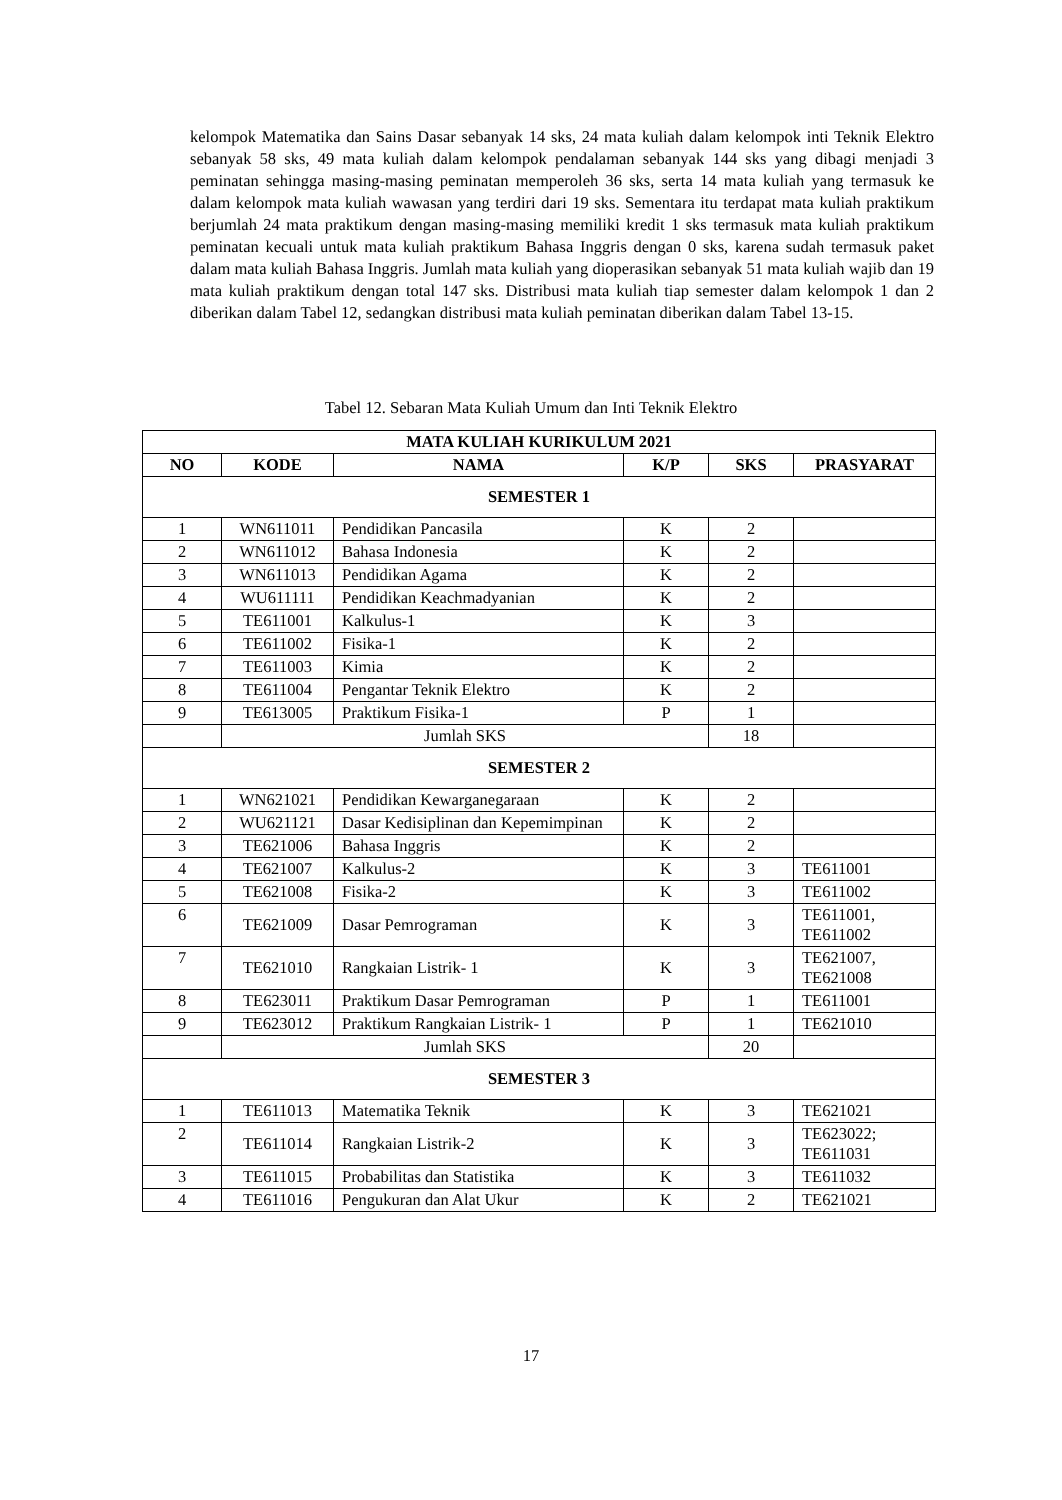kelompok Matematika dan Sains Dasar sebanyak 14 sks, 24 mata kuliah dalam kelompok inti Teknik Elektro sebanyak 58 sks, 49 mata kuliah dalam kelompok pendalaman sebanyak 144 sks yang dibagi menjadi 3 peminatan sehingga masing-masing peminatan memperoleh 36 sks, serta 14 mata kuliah yang termasuk ke dalam kelompok mata kuliah wawasan yang terdiri dari 19 sks. Sementara itu terdapat mata kuliah praktikum berjumlah 24 mata praktikum dengan masing-masing memiliki kredit 1 sks termasuk mata kuliah praktikum peminatan kecuali untuk mata kuliah praktikum Bahasa Inggris dengan 0 sks, karena sudah termasuk paket dalam mata kuliah Bahasa Inggris. Jumlah mata kuliah yang dioperasikan sebanyak 51 mata kuliah wajib dan 19 mata kuliah praktikum dengan total 147 sks. Distribusi mata kuliah tiap semester dalam kelompok 1 dan 2 diberikan dalam Tabel 12, sedangkan distribusi mata kuliah peminatan diberikan dalam Tabel 13-15.
Tabel 12. Sebaran Mata Kuliah Umum dan Inti Teknik Elektro
| MATA KULIAH KURIKULUM 2021 | | | | | |
| --- | --- | --- | --- | --- | --- |
| NO | KODE | NAMA | K/P | SKS | PRASYARAT |
| SEMESTER 1 | | | | | |
| 1 | WN611011 | Pendidikan Pancasila | K | 2 | |
| 2 | WN611012 | Bahasa Indonesia | K | 2 | |
| 3 | WN611013 | Pendidikan Agama | K | 2 | |
| 4 | WU611111 | Pendidikan Keachmadyanian | K | 2 | |
| 5 | TE611001 | Kalkulus-1 | K | 3 | |
| 6 | TE611002 | Fisika-1 | K | 2 | |
| 7 | TE611003 | Kimia | K | 2 | |
| 8 | TE611004 | Pengantar Teknik Elektro | K | 2 | |
| 9 | TE613005 | Praktikum Fisika-1 | P | 1 | |
| | Jumlah SKS | | | 18 | |
| SEMESTER 2 | | | | | |
| 1 | WN621021 | Pendidikan Kewarganegaraan | K | 2 | |
| 2 | WU621121 | Dasar Kedisiplinan dan Kepemimpinan | K | 2 | |
| 3 | TE621006 | Bahasa Inggris | K | 2 | |
| 4 | TE621007 | Kalkulus-2 | K | 3 | TE611001 |
| 5 | TE621008 | Fisika-2 | K | 3 | TE611002 |
| 6 | TE621009 | Dasar Pemrograman | K | 3 | TE611001, TE611002 |
| 7 | TE621010 | Rangkaian Listrik- 1 | K | 3 | TE621007, TE621008 |
| 8 | TE623011 | Praktikum Dasar Pemrograman | P | 1 | TE611001 |
| 9 | TE623012 | Praktikum Rangkaian Listrik- 1 | P | 1 | TE621010 |
| | Jumlah SKS | | | 20 | |
| SEMESTER 3 | | | | | |
| 1 | TE611013 | Matematika Teknik | K | 3 | TE621021 |
| 2 | TE611014 | Rangkaian Listrik-2 | K | 3 | TE623022; TE611031 |
| 3 | TE611015 | Probabilitas dan Statistika | K | 3 | TE611032 |
| 4 | TE611016 | Pengukuran dan Alat Ukur | K | 2 | TE621021 |
17